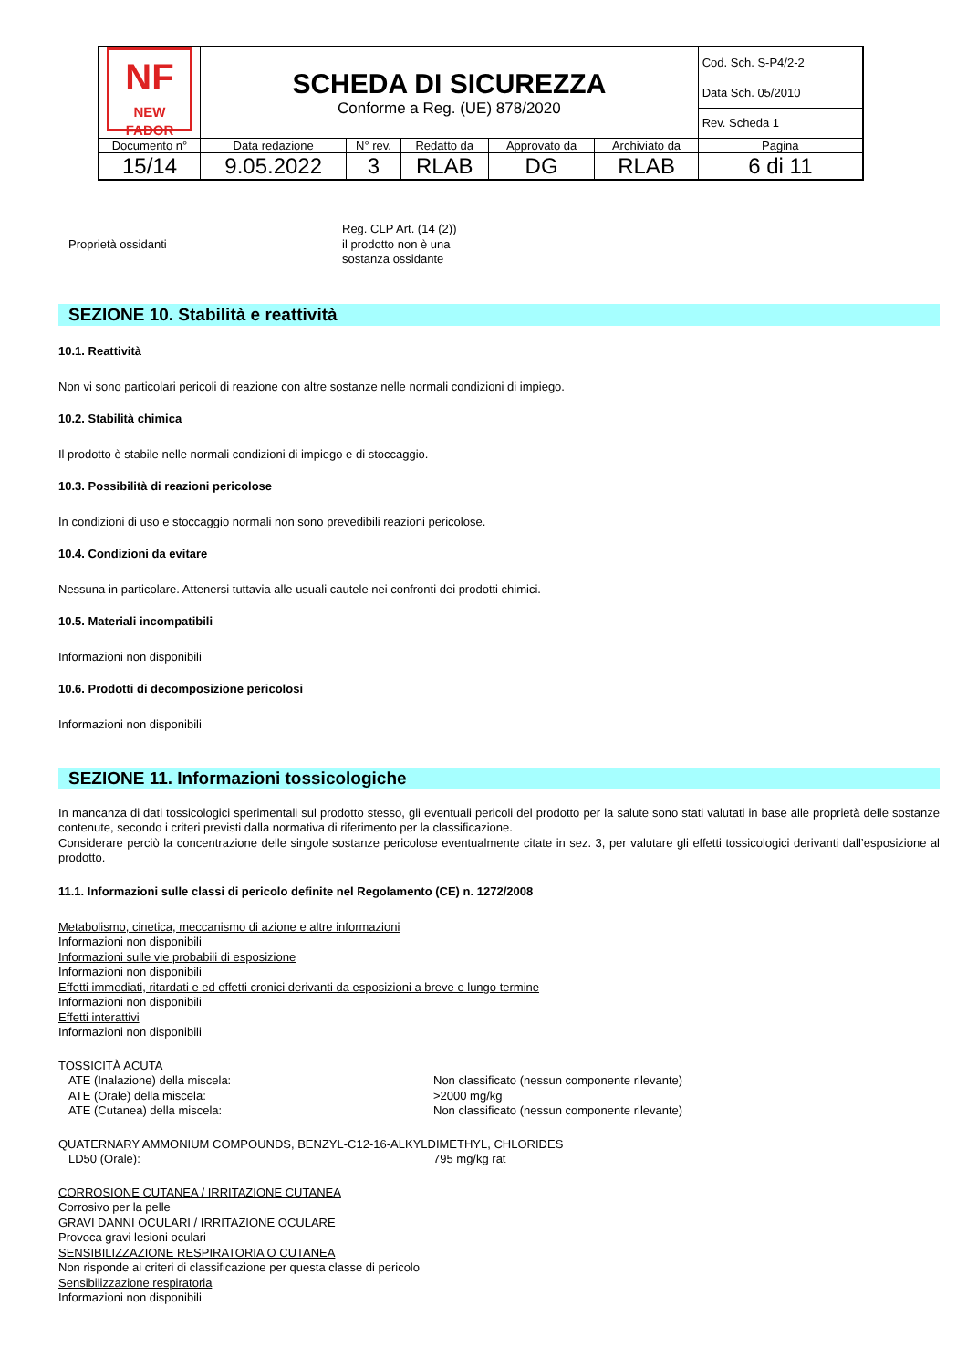| NF NEW FADOR | SCHEDA DI SICUREZZA Conforme a Reg. (UE) 878/2020 | | | | | Cod. Sch. S-P4/2-2 |
| | | | | | | Data Sch. 05/2010 |
| | | | | | | Rev. Scheda 1 |
| Documento n° | Data redazione | N° rev. | Redatto da | Approvato da | Archiviato da | Pagina |
| 15/14 | 9.05.2022 | 3 | RLAB | DG | RLAB | 6 di 11 |
Proprietà ossidanti
Reg. CLP Art. (14 (2))
il prodotto non è una
sostanza ossidante
SEZIONE 10. Stabilità e reattività
10.1. Reattività
Non vi sono particolari pericoli di reazione con altre sostanze nelle normali condizioni di impiego.
10.2. Stabilità chimica
Il prodotto è stabile nelle normali condizioni di impiego e di stoccaggio.
10.3. Possibilità di reazioni pericolose
In condizioni di uso e stoccaggio normali non sono prevedibili reazioni pericolose.
10.4. Condizioni da evitare
Nessuna in particolare. Attenersi tuttavia alle usuali cautele nei confronti dei prodotti chimici.
10.5. Materiali incompatibili
Informazioni non disponibili
10.6. Prodotti di decomposizione pericolosi
Informazioni non disponibili
SEZIONE 11. Informazioni tossicologiche
In mancanza di dati tossicologici sperimentali sul prodotto stesso, gli eventuali pericoli del prodotto per la salute sono stati valutati in base alle proprietà delle sostanze contenute, secondo i criteri previsti dalla normativa di riferimento per la classificazione.
Considerare perciò la concentrazione delle singole sostanze pericolose eventualmente citate in sez. 3, per valutare gli effetti tossicologici derivanti dall’esposizione al prodotto.
11.1. Informazioni sulle classi di pericolo definite nel Regolamento (CE) n. 1272/2008
Metabolismo, cinetica, meccanismo di azione e altre informazioni
Informazioni non disponibili
Informazioni sulle vie probabili di esposizione
Informazioni non disponibili
Effetti immediati, ritardati e ed effetti cronici derivanti da esposizioni a breve e lungo termine
Informazioni non disponibili
Effetti interattivi
Informazioni non disponibili
TOSSICITÀ ACUTA
ATE (Inalazione) della miscela: Non classificato (nessun componente rilevante)
ATE (Orale) della miscela: >2000 mg/kg
ATE (Cutanea) della miscela: Non classificato (nessun componente rilevante)
QUATERNARY AMMONIUM COMPOUNDS, BENZYL-C12-16-ALKYLDIMETHYL, CHLORIDES
LD50 (Orale): 795 mg/kg rat
CORROSIONE CUTANEA / IRRITAZIONE CUTANEA
Corrosivo per la pelle
GRAVI DANNI OCULARI / IRRITAZIONE OCULARE
Provoca gravi lesioni oculari
SENSIBILIZZAZIONE RESPIRATORIA O CUTANEA
Non risponde ai criteri di classificazione per questa classe di pericolo
Sensibilizzazione respiratoria
Informazioni non disponibili